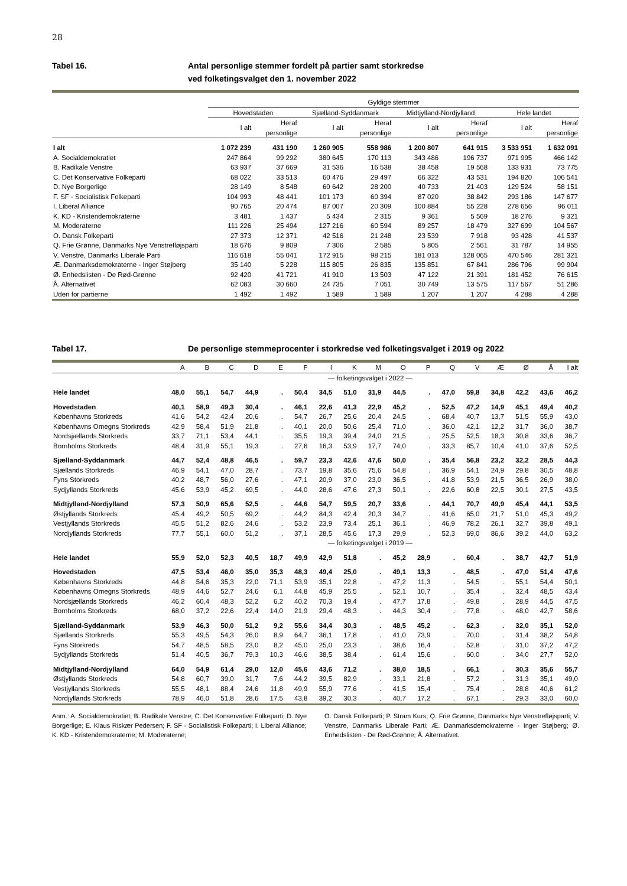28
Tabel 16. Antal personlige stemmer fordelt på partier samt storkredse
ved folketingsvalget den 1. november 2022
| | Gyldige stemmer | | | | | | | |
| --- | --- | --- | --- | --- | --- | --- | --- | --- |
| | Hovedstaden | | Sjælland-Syddanmark | | Midtjylland-Nordjylland | | Hele landet | |
| | I alt | Heraf personlige | I alt | Heraf personlige | I alt | Heraf personlige | I alt | Heraf personlige |
| I alt | 1 072 239 | 431 190 | 1 260 905 | 558 986 | 1 200 807 | 641 915 | 3 533 951 | 1 632 091 |
| A. Socialdemokratiet | 247 864 | 99 292 | 380 645 | 170 113 | 343 486 | 196 737 | 971 995 | 466 142 |
| B. Radikale Venstre | 63 937 | 37 669 | 31 536 | 16 538 | 38 458 | 19 568 | 133 931 | 73 775 |
| C. Det Konservative Folkeparti | 68 022 | 33 513 | 60 476 | 29 497 | 66 322 | 43 531 | 194 820 | 106 541 |
| D. Nye Borgerlige | 28 149 | 8 548 | 60 642 | 28 200 | 40 733 | 21 403 | 129 524 | 58 151 |
| F. SF - Socialistisk Folkeparti | 104 993 | 48 441 | 101 173 | 60 394 | 87 020 | 38 842 | 293 186 | 147 677 |
| I. Liberal Alliance | 90 765 | 20 474 | 87 007 | 20 309 | 100 884 | 55 228 | 278 656 | 96 011 |
| K. KD - Kristendemokraterne | 3 481 | 1 437 | 5 434 | 2 315 | 9 361 | 5 569 | 18 276 | 9 321 |
| M. Moderaterne | 111 226 | 25 494 | 127 216 | 60 594 | 89 257 | 18 479 | 327 699 | 104 567 |
| O. Dansk Folkeparti | 27 373 | 12 371 | 42 516 | 21 248 | 23 539 | 7 918 | 93 428 | 41 537 |
| Q. Frie Grønne, Danmarks Nye Venstrefløjsparti | 18 676 | 9 809 | 7 306 | 2 585 | 5 805 | 2 561 | 31 787 | 14 955 |
| V. Venstre, Danmarks Liberale Parti | 116 618 | 55 041 | 172 915 | 98 215 | 181 013 | 128 065 | 470 546 | 281 321 |
| Æ. Danmarksdemokraterne - Inger Støjberg | 35 140 | 5 228 | 115 805 | 26 835 | 135 851 | 67 841 | 286 796 | 99 904 |
| Ø. Enhedslisten - De Rød-Grønne | 92 420 | 41 721 | 41 910 | 13 503 | 47 122 | 21 391 | 181 452 | 76 615 |
| Å. Alternativet | 62 083 | 30 660 | 24 735 | 7 051 | 30 749 | 13 575 | 117 567 | 51 286 |
| Uden for partierne | 1 492 | 1 492 | 1 589 | 1 589 | 1 207 | 1 207 | 4 288 | 4 288 |
Tabel 17. De personlige stemmeprocenter i storkredse ved folketingsvalget i 2019 og 2022
| | A | B | C | D | E | F | I | K | M | O | P | Q | V | Æ | Ø | Å | I alt |
| --- | --- | --- | --- | --- | --- | --- | --- | --- | --- | --- | --- | --- | --- | --- | --- | --- | --- |
| | — folketingsvalget i 2022 — | | | | | | | | | | | | | | | | |
| Hele landet | 48,0 | 55,1 | 54,7 | 44,9 | . | 50,4 | 34,5 | 51,0 | 31,9 | 44,5 | . | 47,0 | 59,8 | 34,8 | 42,2 | 43,6 | 46,2 |
| Hovedstaden | 40,1 | 58,9 | 49,3 | 30,4 | . | 46,1 | 22,6 | 41,3 | 22,9 | 45,2 | . | 52,5 | 47,2 | 14,9 | 45,1 | 49,4 | 40,2 |
| Københavns Storkreds | 41,6 | 54,2 | 42,4 | 20,6 | . | 54,7 | 26,7 | 25,6 | 20,4 | 24,5 | . | 68,4 | 40,7 | 13,7 | 51,5 | 55,9 | 43,0 |
| Københavns Omegns Storkreds | 42,9 | 58,4 | 51,9 | 21,8 | . | 40,1 | 20,0 | 50,6 | 25,4 | 71,0 | . | 36,0 | 42,1 | 12,2 | 31,7 | 36,0 | 38,7 |
| Nordsjællands Storkreds | 33,7 | 71,1 | 53,4 | 44,1 | . | 35,5 | 19,3 | 39,4 | 24,0 | 21,5 | . | 25,5 | 52,5 | 18,3 | 30,8 | 33,6 | 36,7 |
| Bornholms Storkreds | 48,4 | 31,9 | 55,1 | 19,3 | . | 27,6 | 16,3 | 53,9 | 17,7 | 74,0 | . | 33,3 | 85,7 | 10,4 | 41,0 | 37,6 | 52,5 |
| Sjælland-Syddanmark | 44,7 | 52,4 | 48,8 | 46,5 | . | 59,7 | 23,3 | 42,6 | 47,6 | 50,0 | . | 35,4 | 56,8 | 23,2 | 32,2 | 28,5 | 44,3 |
| Sjællands Storkreds | 46,9 | 54,1 | 47,0 | 28,7 | . | 73,7 | 19,8 | 35,6 | 75,6 | 54,8 | . | 36,9 | 54,1 | 24,9 | 29,8 | 30,5 | 48,8 |
| Fyns Storkreds | 40,2 | 48,7 | 56,0 | 27,6 | . | 47,1 | 20,9 | 37,0 | 23,0 | 36,5 | . | 41,8 | 53,9 | 21,5 | 36,5 | 26,9 | 38,0 |
| Sydjyllands Storkreds | 45,6 | 53,9 | 45,2 | 69,5 | . | 44,0 | 28,6 | 47,6 | 27,3 | 50,1 | . | 22,6 | 60,8 | 22,5 | 30,1 | 27,5 | 43,5 |
| Midtjylland-Nordjylland | 57,3 | 50,9 | 65,6 | 52,5 | . | 44,6 | 54,7 | 59,5 | 20,7 | 33,6 | . | 44,1 | 70,7 | 49,9 | 45,4 | 44,1 | 53,5 |
| Østjyllands Storkreds | 45,4 | 49,2 | 50,5 | 69,2 | . | 44,2 | 84,3 | 42,4 | 20,3 | 34,7 | . | 41,6 | 65,0 | 21,7 | 51,0 | 45,3 | 49,2 |
| Vestjyllands Storkreds | 45,5 | 51,2 | 82,6 | 24,6 | . | 53,2 | 23,9 | 73,4 | 25,1 | 36,1 | . | 46,9 | 78,2 | 26,1 | 32,7 | 39,8 | 49,1 |
| Nordjyllands Storkreds | 77,7 | 55,1 | 60,0 | 51,2 | . | 37,1 | 28,5 | 45,6 | 17,3 | 29,9 | . | 52,3 | 69,0 | 86,6 | 39,2 | 44,0 | 63,2 |
| | — folketingsvalget i 2019 — | | | | | | | | | | | | | | | | |
| Hele landet | 55,9 | 52,0 | 52,3 | 40,5 | 18,7 | 49,9 | 42,9 | 51,8 | . | 45,2 | 28,9 | . | 60,4 | . | 38,7 | 42,7 | 51,9 |
| Hovedstaden | 47,5 | 53,4 | 46,0 | 35,0 | 35,3 | 48,3 | 49,4 | 25,0 | . | 49,1 | 13,3 | . | 48,5 | . | 47,0 | 51,4 | 47,6 |
| Københavns Storkreds | 44,8 | 54,6 | 35,3 | 22,0 | 71,1 | 53,9 | 35,1 | 22,8 | . | 47,2 | 11,3 | . | 54,5 | . | 55,1 | 54,4 | 50,1 |
| Københavns Omegns Storkreds | 48,9 | 44,6 | 52,7 | 24,6 | 6,1 | 44,8 | 45,9 | 25,5 | . | 52,1 | 10,7 | . | 35,4 | . | 32,4 | 48,5 | 43,4 |
| Nordsjællands Storkreds | 46,2 | 60,4 | 48,3 | 52,2 | 6,2 | 40,2 | 70,3 | 19,4 | . | 47,7 | 17,8 | . | 49,8 | . | 28,9 | 44,5 | 47,5 |
| Bornholms Storkreds | 68,0 | 37,2 | 22,6 | 22,4 | 14,0 | 21,9 | 29,4 | 48,3 | . | 44,3 | 30,4 | . | 77,8 | . | 48,0 | 42,7 | 58,6 |
| Sjælland-Syddanmark | 53,9 | 46,3 | 50,0 | 51,2 | 9,2 | 55,6 | 34,4 | 30,3 | . | 48,5 | 45,2 | . | 62,3 | . | 32,0 | 35,1 | 52,0 |
| Sjællands Storkreds | 55,3 | 49,5 | 54,3 | 26,0 | 8,9 | 64,7 | 36,1 | 17,8 | . | 41,0 | 73,9 | . | 70,0 | . | 31,4 | 38,2 | 54,8 |
| Fyns Storkreds | 54,7 | 48,5 | 58,5 | 23,0 | 8,2 | 45,0 | 25,0 | 23,3 | . | 38,6 | 16,4 | . | 52,8 | . | 31,0 | 37,2 | 47,2 |
| Sydjyllands Storkreds | 51,4 | 40,5 | 36,7 | 79,3 | 10,3 | 46,6 | 38,5 | 38,4 | . | 61,4 | 15,6 | . | 60,0 | . | 34,0 | 27,7 | 52,0 |
| Midtjylland-Nordjylland | 64,0 | 54,9 | 61,4 | 29,0 | 12,0 | 45,6 | 43,6 | 71,2 | . | 38,0 | 18,5 | . | 66,1 | . | 30,3 | 35,6 | 55,7 |
| Østjyllands Storkreds | 54,8 | 60,7 | 39,0 | 31,7 | 7,6 | 44,2 | 39,5 | 82,9 | . | 33,1 | 21,8 | . | 57,2 | . | 31,3 | 35,1 | 49,0 |
| Vestjyllands Storkreds | 55,5 | 48,1 | 88,4 | 24,6 | 11,8 | 49,9 | 55,9 | 77,6 | . | 41,5 | 15,4 | . | 75,4 | . | 28,8 | 40,6 | 61,2 |
| Nordjyllands Storkreds | 78,9 | 46,0 | 51,8 | 28,6 | 17,5 | 43,8 | 39,2 | 30,3 | . | 40,7 | 17,2 | . | 67,1 | . | 29,3 | 33,0 | 60,0 |
Anm.: A. Socialdemokratiet; B. Radikale Venstre; C. Det Konservative Folkeparti; D. Nye Borgerlige; E. Klaus Riskær Pedersen; F. SF - Socialistisk Folkeparti; I. Liberal Alliance; K. KD - Kristendemokraterne; M. Moderaterne;
O. Dansk Folkeparti; P. Stram Kurs; Q. Frie Grønne, Danmarks Nye Venstrefløjsparti; V. Venstre, Danmarks Liberale Parti; Æ. Danmarksdemokraterne - Inger Støjberg; Ø. Enhedslisten - De Rød-Grønne; Å. Alternativet.